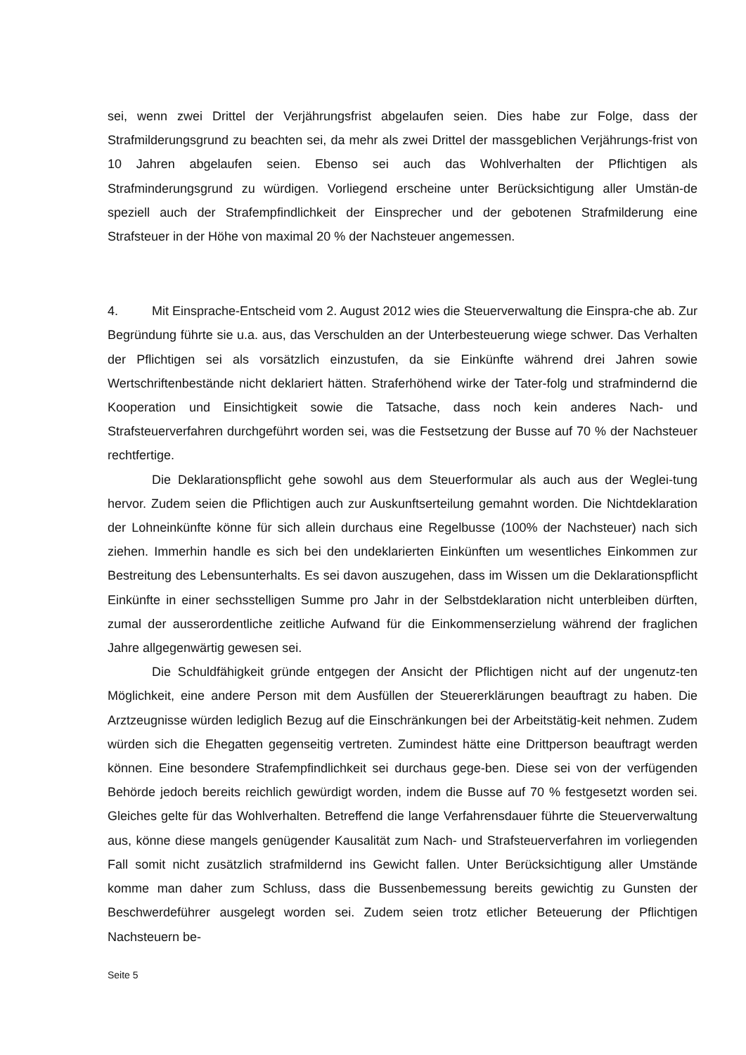sei, wenn zwei Drittel der Verjährungsfrist abgelaufen seien. Dies habe zur Folge, dass der Strafmilderungsgrund zu beachten sei, da mehr als zwei Drittel der massgeblichen Verjährungs-frist von 10 Jahren abgelaufen seien. Ebenso sei auch das Wohlverhalten der Pflichtigen als Strafminderungsgrund zu würdigen. Vorliegend erscheine unter Berücksichtigung aller Umstän-de speziell auch der Strafempfindlichkeit der Einsprecher und der gebotenen Strafmilderung eine Strafsteuer in der Höhe von maximal 20 % der Nachsteuer angemessen.
4. Mit Einsprache-Entscheid vom 2. August 2012 wies die Steuerverwaltung die Einspra-che ab. Zur Begründung führte sie u.a. aus, das Verschulden an der Unterbesteuerung wiege schwer. Das Verhalten der Pflichtigen sei als vorsätzlich einzustufen, da sie Einkünfte während drei Jahren sowie Wertschriftenbestände nicht deklariert hätten. Straferhöhend wirke der Tater-folg und strafmindernd die Kooperation und Einsichtigkeit sowie die Tatsache, dass noch kein anderes Nach- und Strafsteuerverfahren durchgeführt worden sei, was die Festsetzung der Busse auf 70 % der Nachsteuer rechtfertige.
Die Deklarationspflicht gehe sowohl aus dem Steuerformular als auch aus der Weglei-tung hervor. Zudem seien die Pflichtigen auch zur Auskunftserteilung gemahnt worden. Die Nichtdeklaration der Lohneinkünfte könne für sich allein durchaus eine Regelbusse (100% der Nachsteuer) nach sich ziehen. Immerhin handle es sich bei den undeklarierten Einkünften um wesentliches Einkommen zur Bestreitung des Lebensunterhalts. Es sei davon auszugehen, dass im Wissen um die Deklarationspflicht Einkünfte in einer sechsstelligen Summe pro Jahr in der Selbstdeklaration nicht unterbleiben dürften, zumal der ausserordentliche zeitliche Aufwand für die Einkommenserzielung während der fraglichen Jahre allgegenwärtig gewesen sei.
Die Schuldfähigkeit gründe entgegen der Ansicht der Pflichtigen nicht auf der ungenutz-ten Möglichkeit, eine andere Person mit dem Ausfüllen der Steuererklärungen beauftragt zu haben. Die Arztzeugnisse würden lediglich Bezug auf die Einschränkungen bei der Arbeitstätig-keit nehmen. Zudem würden sich die Ehegatten gegenseitig vertreten. Zumindest hätte eine Drittperson beauftragt werden können. Eine besondere Strafempfindlichkeit sei durchaus gege-ben. Diese sei von der verfügenden Behörde jedoch bereits reichlich gewürdigt worden, indem die Busse auf 70 % festgesetzt worden sei. Gleiches gelte für das Wohlverhalten. Betreffend die lange Verfahrensdauer führte die Steuerverwaltung aus, könne diese mangels genügender Kausalität zum Nach- und Strafsteuerverfahren im vorliegenden Fall somit nicht zusätzlich strafmildernd ins Gewicht fallen. Unter Berücksichtigung aller Umstände komme man daher zum Schluss, dass die Bussenbemessung bereits gewichtig zu Gunsten der Beschwerdeführer ausgelegt worden sei. Zudem seien trotz etlicher Beteuerung der Pflichtigen Nachsteuern be-
Seite 5